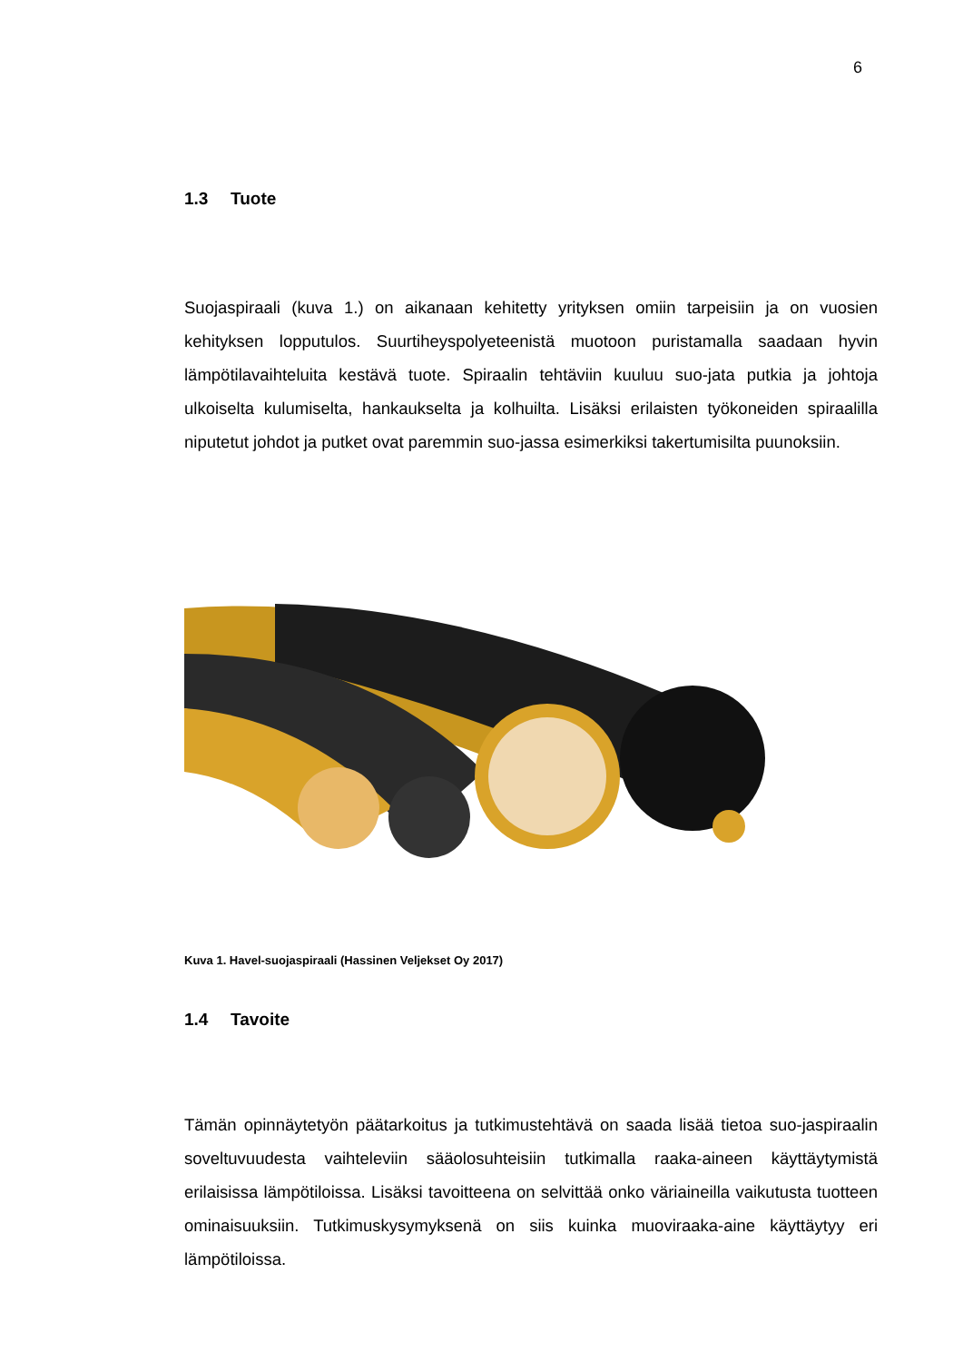6
1.3 Tuote
Suojaspiraali (kuva 1.) on aikanaan kehitetty yrityksen omiin tarpeisiin ja on vuosien kehityksen lopputulos. Suurtiheyspolyeteenistä muotoon puristamalla saadaan hyvin lämpötilavaihteluita kestävä tuote. Spiraalin tehtäviin kuuluu suo-jata putkia ja johtoja ulkoiselta kulumiselta, hankaukselta ja kolhuilta. Lisäksi erilaisten työkoneiden spiraalilla niputetut johdot ja putket ovat paremmin suo-jassa esimerkiksi takertumisilta puunoksiin.
Kuva 1. Havel-suojaspiraali (Hassinen Veljekset Oy 2017)
1.4 Tavoite
Tämän opinnäytetyön päätarkoitus ja tutkimustehtävä on saada lisää tietoa suo-jaspiraalin soveltuvuudesta vaihteleviin sääolosuhteisiin tutkimalla raaka-aineen käyttäytymistä erilaisissa lämpötiloissa. Lisäksi tavoitteena on selvittää onko väriaineilla vaikutusta tuotteen ominaisuuksiin. Tutkimuskysymyksenä on siis kuinka muoviraaka-aine käyttäytyy eri lämpötiloissa.